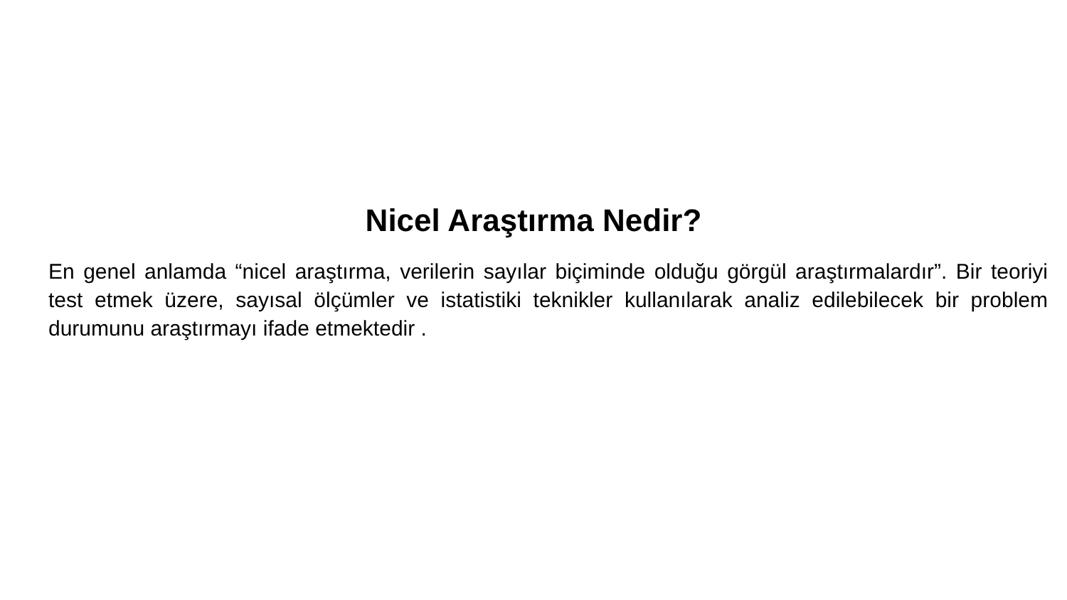Nicel Araştırma Nedir?
En genel anlamda “nicel araştırma, verilerin sayılar biçiminde olduğu görgül araştırmalardır”. Bir teoriyi test etmek üzere, sayısal ölçümler ve istatistiki teknikler kullanılarak analiz edilebilecek bir problem durumunu araştırmayı ifade etmektedir .